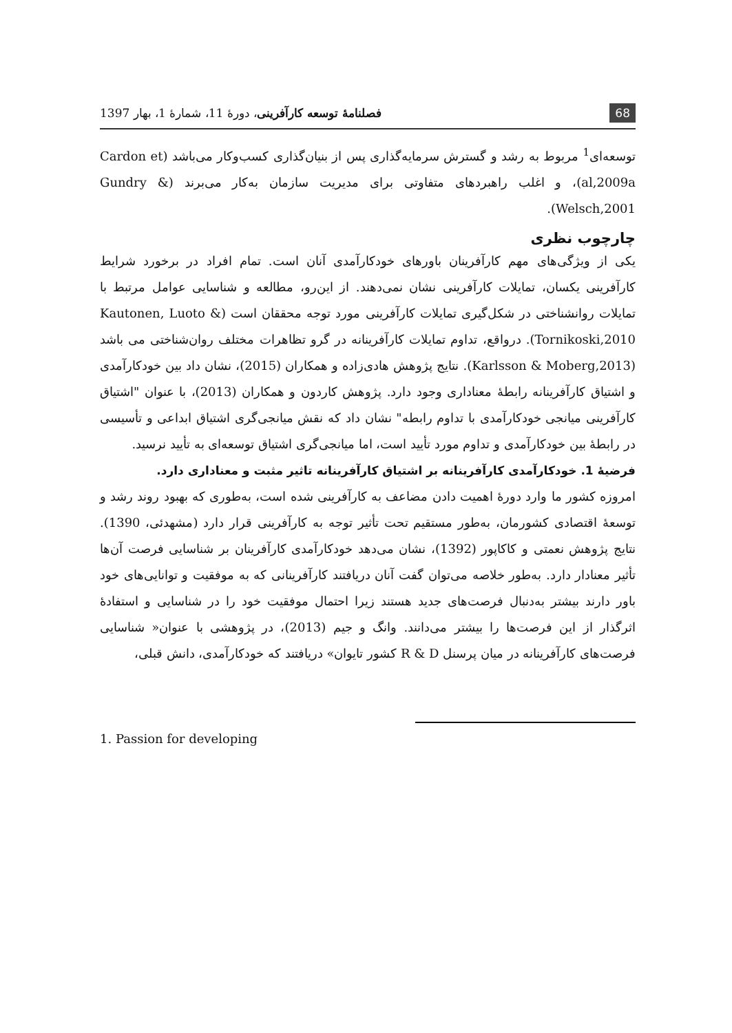68 فصلنامهٔ توسعه کارآفرینی، دورهٔ 11، شمارهٔ 1، بهار 1397
توسعه‌ای<sup>1</sup> مربوط به رشد و گسترش سرمایه‌گذاری پس از بنیان‌گذاری کسب‌وکار می‌باشد (Cardon et al,2009a)، و اغلب راهبردهای متفاوتی برای مدیریت سازمان به‌کار می‌برند (Gundry & Welsch,2001).
چارچوب نظری
یکی از ویژگی‌های مهم کارآفرینان باورهای خودکارآمدی آنان است. تمام افراد در برخورد شرایط کارآفرینی یکسان، تمایلات کارآفرینی نشان نمی‌دهند. از این‌رو، مطالعه و شناسایی عوامل مرتبط با تمایلات روانشناختی در شکل‌گیری تمایلات کارآفرینی مورد توجه محققان است (Kautonen, Luoto & Tornikoski,2010). درواقع، تداوم تمایلات کارآفرینانه در گرو تظاهرات مختلف روان‌شناختی می باشد (Karlsson & Moberg,2013). نتایج پژوهش هادی‌زاده و همکاران (2015)، نشان داد بین خودکارآمدی و اشتیاق کارآفرینانه رابطهٔ معناداری وجود دارد. پژوهش کاردون و همکاران (2013)، با عنوان "اشتیاق کارآفرینی میانجی خودکارآمدی با تداوم رابطه" نشان داد که نقش میانجی‌گری اشتیاق ابداعی و تأسیسی در رابطهٔ بین خودکارآمدی و تداوم مورد تأیید است، اما میانجی‌گری اشتیاق توسعه‌ای به تأیید نرسید.
فرضیهٔ 1. خودکارآمدی کارآفرینانه بر اشتیاق کارآفرینانه تاثیر مثبت و معناداری دارد.
امروزه کشور ما وارد دورهٔ اهمیت دادن مضاعف به کارآفرینی شده است، به‌طوری که بهبود روند رشد و توسعهٔ اقتصادی کشورمان، به‌طور مستقیم تحت تأثیر توجه به کارآفرینی قرار دارد (مشهدئی، 1390). نتایج پژوهش نعمتی و کاکاپور (1392)، نشان می‌دهد خودکارآمدی کارآفرینان بر شناسایی فرصت آن‌ها تأثیر معنادار دارد. به‌طور خلاصه می‌توان گفت آنان دریافتند کارآفرینانی که به موفقیت و توانایی‌های خود باور دارند بیشتر به‌دنبال فرصت‌های جدید هستند زیرا احتمال موفقیت خود را در شناسایی و استفادهٔ اثرگذار از این فرصت‌ها را بیشتر می‌دانند. وانگ و جیم (2013)، در پژوهشی با عنوان« شناسایی فرصت‌های کارآفرینانه در میان پرسنل R & D کشور تایوان» دریافتند که خودکارآمدی، دانش قبلی،
1. Passion for developing